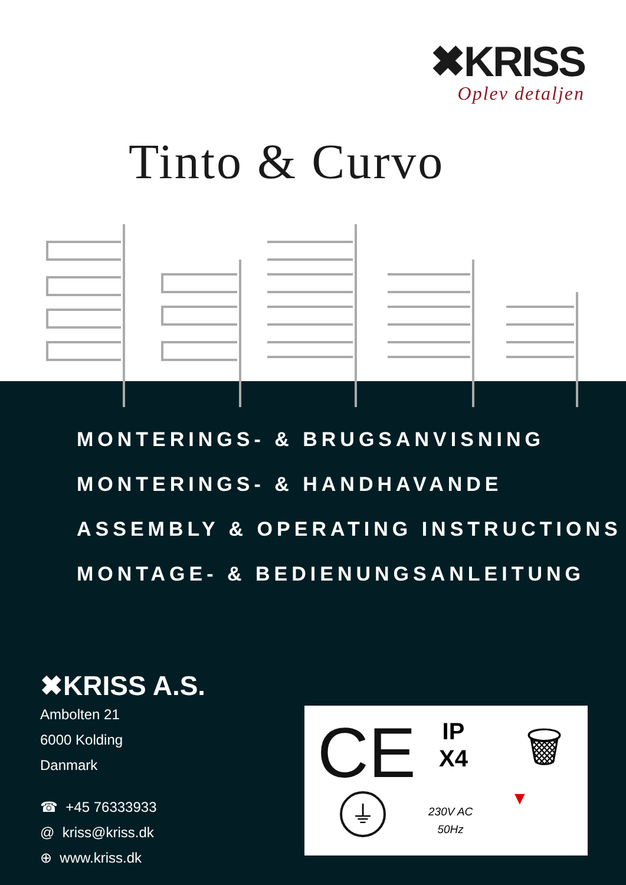✖KRISS
Oplev detaljen
Tinto & Curvo
MONTERINGS- & BRUGSANVISNING
MONTERINGS- & HANDHAVANDE
ASSEMBLY & OPERATING INSTRUCTIONS
MONTAGE- & BEDIENUNGSANLEITUNG
✖KRISS A.S.
Ambolten 21
6000 Kolding
Danmark
☎ +45 76333933
@ kriss@kriss.dk
⊕ www.kriss.dk
CE
IP
X4
🗑
⏚
230V AC
50Hz
▼